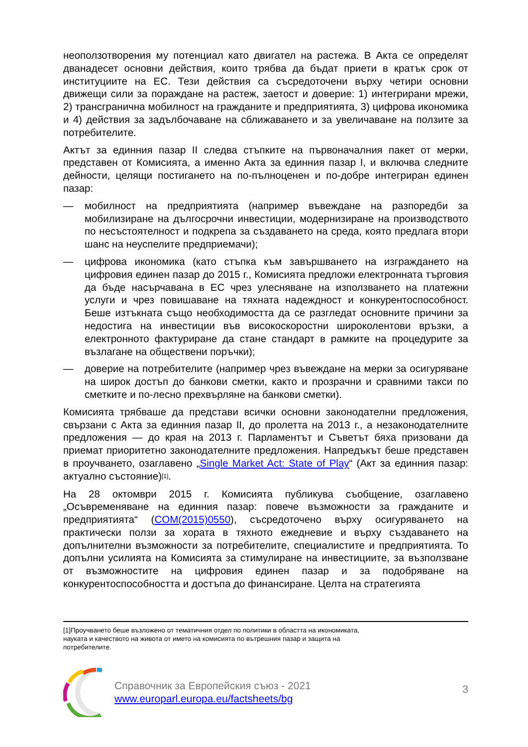неоползотворения му потенциал като двигател на растежа. В Акта се определят дванадесет основни действия, които трябва да бъдат приети в кратък срок от институциите на ЕС. Тези действия са съсредоточени върху четири основни движещи сили за пораждане на растеж, заетост и доверие: 1) интегрирани мрежи, 2) трансгранична мобилност на гражданите и предприятията, 3) цифрова икономика и 4) действия за задълбочаване на сближаването и за увеличаване на ползите за потребителите.
Актът за единния пазар II следва стъпките на първоначалния пакет от мерки, представен от Комисията, а именно Акта за единния пазар I, и включва следните дейности, целящи постигането на по-пълноценен и по-добре интегриран единен пазар:
— мобилност на предприятията (например въвеждане на разпоредби за мобилизиране на дългосрочни инвестиции, модернизиране на производството по несъстоятелност и подкрепа за създаването на среда, която предлага втори шанс на неуспелите предприемачи);
— цифрова икономика (като стъпка към завършването на изграждането на цифровия единен пазар до 2015 г., Комисията предложи електронната търговия да бъде насърчавана в ЕС чрез улесняване на използването на платежни услуги и чрез повишаване на тяхната надеждност и конкурентоспособност. Беше изтъкната също необходимостта да се разгледат основните причини за недостига на инвестиции във високоскоростни широколентови връзки, а електронното фактуриране да стане стандарт в рамките на процедурите за възлагане на обществени поръчки);
— доверие на потребителите (например чрез въвеждане на мерки за осигуряване на широк достъп до банкови сметки, както и прозрачни и сравними такси по сметките и по-лесно прехвърляне на банкови сметки).
Комисията трябваше да представи всички основни законодателни предложения, свързани с Акта за единния пазар II, до пролетта на 2013 г., а незаконодателните предложения — до края на 2013 г. Парламентът и Съветът бяха призовани да приемат приоритетно законодателните предложения. Напредъкът беше представен в проучването, озаглавено „Single Market Act: State of Play“ (Акт за единния пазар: актуално състояние)<sup>[1]</sup>.
На 28 октомври 2015 г. Комисията публикува съобщение, озаглавено „Осъвременяване на единния пазар: повече възможности за гражданите и предприятията“ (COM(2015)0550), съсредоточено върху осигуряването на практически ползи за хората в тяхното ежедневие и върху създаването на допълнителни възможности за потребителите, специалистите и предприятията. То допълни усилията на Комисията за стимулиране на инвестициите, за възползване от възможностите на цифровия единен пазар и за подобряване на конкурентоспособността и достъпа до финансиране. Целта на стратегията
[1]Проучването беше възложено от тематичния отдел по политики в областта на икономиката, науката и качеството на живота от името на комисията по вътрешния пазар и защита на потребителите.
Справочник за Европейския съюз - 2021
www.europarl.europa.eu/factsheets/bg
3